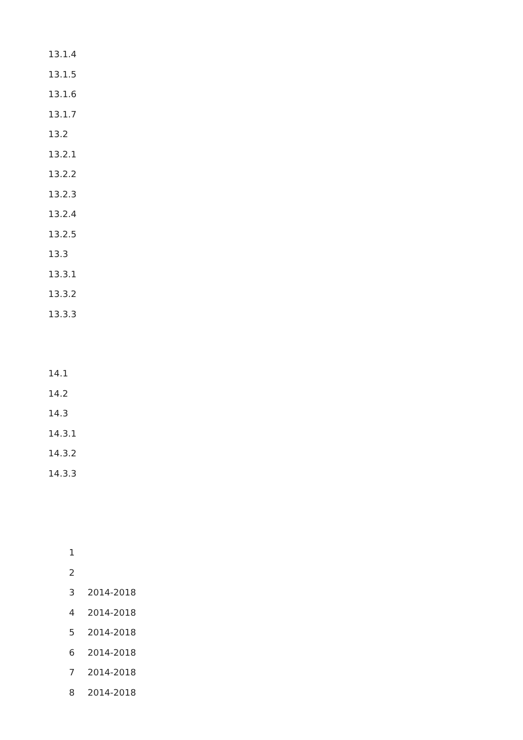13.1.4
13.1.5
13.1.6
13.1.7
13.2
13.2.1
13.2.2
13.2.3
13.2.4
13.2.5
13.3
13.3.1
13.3.2
13.3.3
14.1
14.2
14.3
14.3.1
14.3.2
14.3.3
1
2
3 2014-2018
4 2014-2018
5 2014-2018
6 2014-2018
7 2014-2018
8 2014-2018